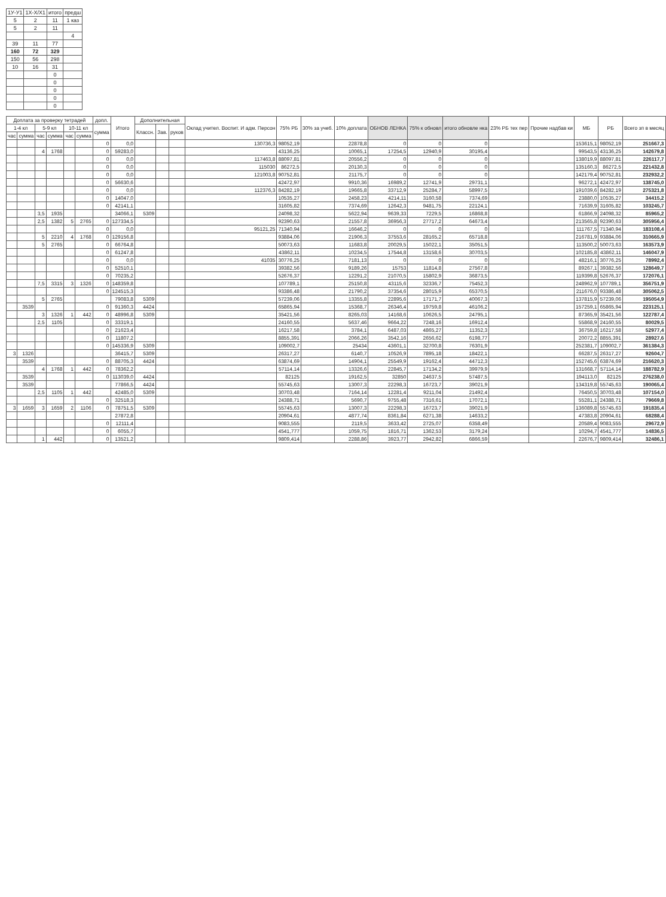| 1У-У1 | 1Х-Х/Х1 | итого | предш |
| 5 | 2 | 11 | 1 каз |
| 5 | 2 | 11 | |
| | | | 4 |
| 39 | 11 | 77 | |
| 160 | 72 | 329 | |
| 150 | 56 | 298 | |
| 10 | 16 | 31 | |
| | | 0 | |
| | | 0 | |
| | | 0 | |
| | | 0 | |
| | | 0 | |
| Доплата за проверку тетрадей | | | | | | допл. | Итого | Дополнительная | | | Оклад учител. Воспит. И адм. Персон | 75% РБ | 30% за учеб. | 10% доплата | ОБНОВ ЛЕНКА | 75% к обновл | итого обновле нка | 23% РБ тех пер | Прочие надбав ки | МБ | РБ | Всего зп в месяц |
| --- | --- | --- | --- | --- | --- | --- | --- | --- | --- | --- | --- | --- | --- | --- | --- | --- | --- | --- | --- | --- | --- | --- |
| 1-4 кл | | 5-9 кл | | 10-11 кл | | сумма | | Классн. | Зав. | руков | | | | | | | | | | | | |
| час | сумма | час | сумма | час | сумма | | | | | | | | | | | | | | | | | |
| | | | | | | 0 | 0,0 | | | | 130736,3 | 98052,19 | | 22878,8 | 0 | 0 | 0 | | | 153615,1 | 98052,19 | 251667,3 |
| | | 4 | 1768 | | | 0 | 59283,0 | | | | | 43136,25 | | 10065,1 | 17254,5 | 12940,9 | 30195,4 | | | 99543,5 | 43136,25 | 142679,8 |
| | | | | | | 0 | 0,0 | | | | 117463,8 | 88097,81 | | 20556,2 | 0 | 0 | 0 | | | 138019,9 | 88097,81 | 226117,7 |
| | | | | | | 0 | 0,0 | | | | 115030 | 86272,5 | | 20130,3 | 0 | 0 | 0 | | | 135160,3 | 86272,5 | 221432,8 |
| | | | | | | 0 | 0,0 | | | | 121003,8 | 90752,81 | | 21175,7 | 0 | 0 | 0 | | | 142179,4 | 90752,81 | 232932,2 |
| | | | | | | 0 | 56630,6 | | | | | 42472,97 | | 9910,36 | 16989,2 | 12741,9 | 29731,1 | | | 96272,1 | 42472,97 | 138745,0 |
| | | | | | | 0 | 0,0 | | | | 112376,3 | 84282,19 | | 19665,8 | 33712,9 | 25284,7 | 58997,5 | | | 191039,6 | 84282,19 | 275321,8 |
| | | | | | | 0 | 14047,0 | | | | | 10535,27 | | 2458,23 | 4214,11 | 3160,58 | 7374,69 | | | 23880,0 | 10535,27 | 34415,2 |
| | | | | | | 0 | 42141,1 | | | | | 31605,82 | | 7374,69 | 12642,3 | 9481,75 | 22124,1 | | | 71639,9 | 31605,82 | 103245,7 |
| | | 3,5 | 1935 | | | | 34066,1 | 5309 | | | | 24098,32 | | 5622,94 | 9639,33 | 7229,5 | 16868,8 | | | 61866,9 | 24098,32 | 85965,2 |
| | | 2,5 | 1382 | 5 | 2765 | 0 | 127334,5 | | | | | 92390,63 | | 21557,8 | 36956,3 | 27717,2 | 64673,4 | | | 213565,8 | 92390,63 | 305956,4 |
| | | | | | | 0 | 0,0 | | | | 95121,25 | 71340,94 | | 16646,2 | 0 | 0 | 0 | | | 111767,5 | 71340,94 | 183108,4 |
| | | 5 | 2210 | 4 | 1768 | 0 | 129156,8 | | | | | 93884,06 | | 21906,3 | 37553,6 | 28165,2 | 65718,8 | | | 216781,9 | 93884,06 | 310665,9 |
| | | 5 | 2765 | | | 0 | 66764,8 | | | | | 50073,63 | | 11683,8 | 20029,5 | 15022,1 | 35051,5 | | | 113500,2 | 50073,63 | 163573,9 |
| | | | | | | 0 | 61247,8 | | | | | 43862,11 | | 10234,5 | 17544,8 | 13158,6 | 30703,5 | | | 102185,8 | 43862,11 | 146047,9 |
| | | | | | | 0 | 0,0 | | | | 41035 | 30776,25 | | 7181,13 | 0 | 0 | 0 | | | 48216,1 | 30776,25 | 78992,4 |
| | | | | | | 0 | 52510,1 | | | | | 39382,56 | | 9189,26 | 15753 | 11814,8 | 27567,8 | | | 89267,1 | 39382,56 | 128649,7 |
| | | | | | | 0 | 70235,2 | | | | | 52676,37 | | 12291,2 | 21070,5 | 15802,9 | 36873,5 | | | 119399,8 | 52676,37 | 172076,1 |
| | | 7,5 | 3315 | 3 | 1326 | 0 | 148359,8 | | | | | 107789,1 | | 25150,8 | 43115,6 | 32336,7 | 75452,3 | | | 248962,9 | 107789,1 | 356751,9 |
| | | | | | | 0 | 124515,3 | | | | | 93386,48 | | 21790,2 | 37354,6 | 28015,9 | 65370,5 | | | 211676,0 | 93386,48 | 305062,5 |
| | | 5 | 2765 | | | | 79083,8 | 5309 | | | | 57239,06 | | 13355,8 | 22895,6 | 17171,7 | 40067,3 | | | 137815,9 | 57239,06 | 195054,9 |
| | 3539 | | | | | 0 | 91360,3 | 4424 | | | | 65865,94 | | 15368,7 | 26346,4 | 19759,8 | 46106,2 | | | 157259,1 | 65865,94 | 223125,1 |
| | | 3 | 1326 | 1 | 442 | 0 | 48996,8 | 5309 | | | | 35421,56 | | 8265,03 | 14168,6 | 10626,5 | 24795,1 | | | 87365,9 | 35421,56 | 122787,4 |
| | | 2,5 | 1105 | | | 0 | 33319,1 | | | | | 24160,55 | | 5637,46 | 9664,22 | 7248,16 | 16912,4 | | | 55868,9 | 24160,55 | 80029,5 |
| | | | | | | 0 | 21623,4 | | | | | 16217,58 | | 3784,1 | 6487,03 | 4865,27 | 11352,3 | | | 36759,8 | 16217,58 | 52977,4 |
| | | | | | | 0 | 11807,2 | | | | | 8855,391 | | 2066,26 | 3542,16 | 2656,62 | 6198,77 | | | 20072,2 | 8855,391 | 28927,6 |
| | | | | | | 0 | 145336,9 | 5309 | | | | 109002,7 | | 25434 | 43601,1 | 32700,8 | 76301,9 | | | 252381,7 | 109002,7 | 361384,3 |
| 3 | 1326 | | | | | | 36415,7 | 5309 | | | | 26317,27 | | 6140,7 | 10526,9 | 7895,18 | 18422,1 | | | 66287,5 | 26317,27 | 92604,7 |
| | 3539 | | | | | 0 | 88705,3 | 4424 | | | | 63874,69 | | 14904,1 | 25549,9 | 19162,4 | 44712,3 | | | 152745,6 | 63874,69 | 216620,3 |
| | | 4 | 1768 | 1 | 442 | 0 | 78362,2 | | | | | 57114,14 | | 13326,6 | 22845,7 | 17134,2 | 39979,9 | | | 131668,7 | 57114,14 | 188782,9 |
| | 3539 | | | | | 0 | 113039,0 | 4424 | | | | 82125 | | 19162,5 | 32850 | 24637,5 | 57487,5 | | | 194113,0 | 82125 | 276238,0 |
| | 3539 | | | | | | 77866,5 | 4424 | | | | 55745,63 | | 13007,3 | 22298,3 | 16723,7 | 39021,9 | | | 134319,8 | 55745,63 | 190065,4 |
| | | 2,5 | 1105 | 1 | 442 | | 42485,0 | 5309 | | | | 30703,48 | | 7164,14 | 12281,4 | 9211,04 | 21492,4 | | | 76450,5 | 30703,48 | 107154,0 |
| | | | | | | 0 | 32518,3 | | | | | 24388,71 | | 5690,7 | 9755,48 | 7316,61 | 17072,1 | | | 55281,1 | 24388,71 | 79669,8 |
| 3 | 1659 | 3 | 1659 | 2 | 1106 | 0 | 78751,5 | 5309 | | | | 55745,63 | | 13007,3 | 22298,3 | 16723,7 | 39021,9 | | | 136089,8 | 55745,63 | 191835,4 |
| | | | | | | | 27872,8 | | | | | 20904,61 | | 4877,74 | 8361,84 | 6271,38 | 14633,2 | | | 47383,8 | 20904,61 | 68288,4 |
| | | | | | | 0 | 12111,4 | | | | | 9083,555 | | 2119,5 | 3633,42 | 2725,07 | 6358,49 | | | 20589,4 | 9083,555 | 29672,9 |
| | | | | | | 0 | 6055,7 | | | | | 4541,777 | | 1059,75 | 1816,71 | 1362,53 | 3179,24 | | | 10294,7 | 4541,777 | 14836,5 |
| | | 1 | 442 | | | 0 | 13521,2 | | | | | 9809,414 | | 2288,86 | 3923,77 | 2942,82 | 6866,59 | | | 22676,7 | 9809,414 | 32486,1 |